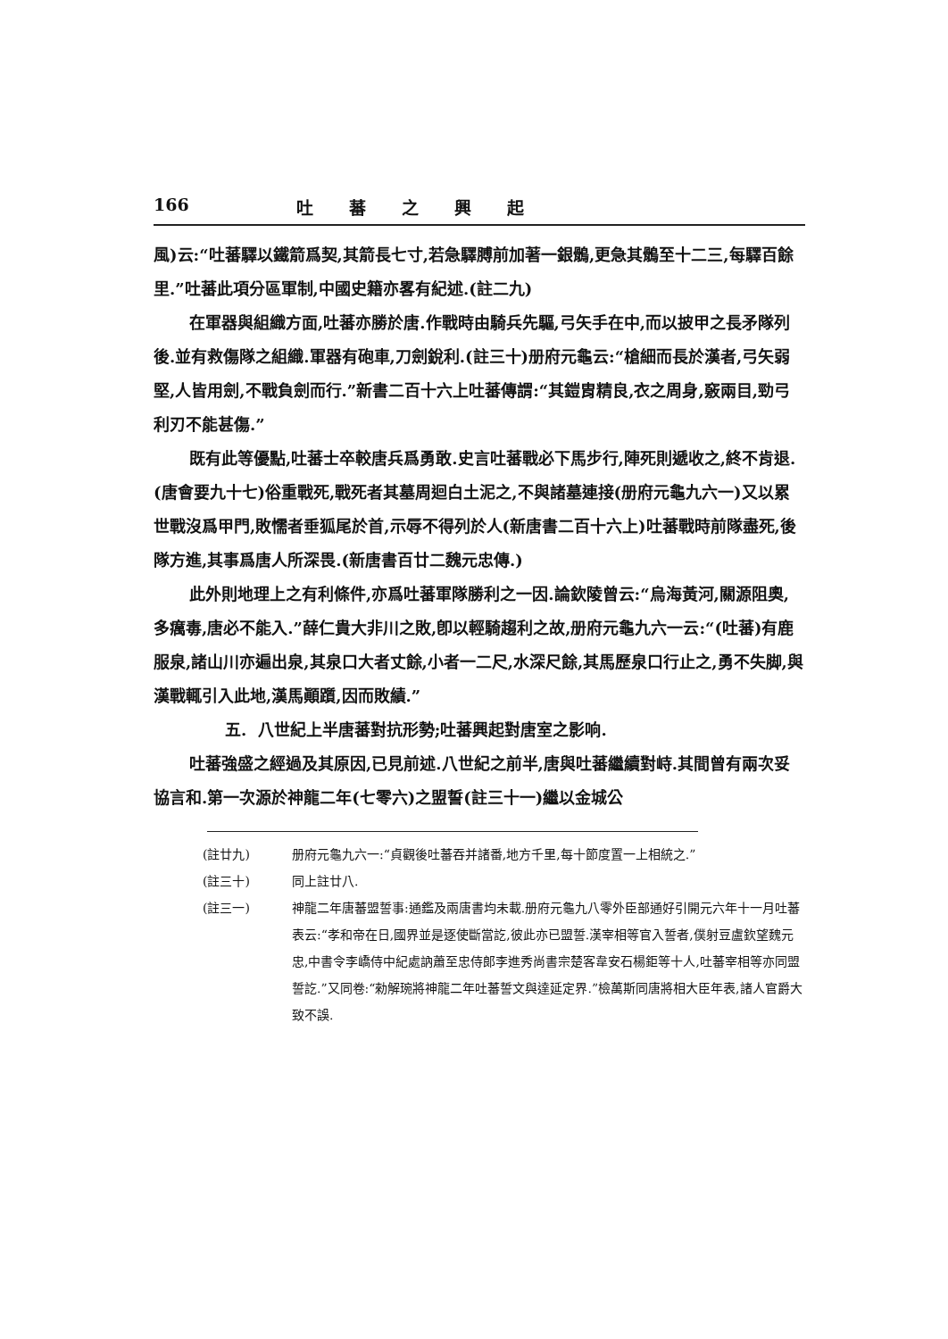166 吐蕃之興起
風)云:“吐蕃驛以鐵箭爲契,其箭長七寸,若急驛膊前加著一銀鶻,更急其鶻至十二三,每驛百餘里.”吐蕃此項分區軍制,中國史籍亦畧有紀述.(註二九)
在軍器與組織方面,吐蕃亦勝於唐.作戰時由騎兵先驅,弓矢手在中,而以披甲之長矛隊列後.並有救傷隊之組織.軍器有砲車,刀劍銳利.(註三十)册府元龜云:“槍細而長於漢者,弓矢弱堅,人皆用劍,不戰負劍而行.”新書二百十六上吐蕃傳謂:“其鎧胄精良,衣之周身,竅兩目,勁弓利刃不能甚傷.”
既有此等優點,吐蕃士卒較唐兵爲勇敢.史言吐蕃戰必下馬步行,陣死則遞收之,終不肯退.(唐會要九十七)俗重戰死,戰死者其墓周迴白土泥之,不與諸墓連接(册府元龜九六一)又以累世戰沒爲甲門,敗懦者垂狐尾於首,示辱不得列於人(新唐書二百十六上)吐蕃戰時前隊盡死,後隊方進,其事爲唐人所深畏.(新唐書百廿二魏元忠傳.)
此外則地理上之有利條件,亦爲吐蕃軍隊勝利之一因.論欽陵曾云:“烏海黃河,關源阻奧,多癘毒,唐必不能入.”薛仁貴大非川之敗,卽以輕騎趨利之故,册府元龜九六一云:“(吐蕃)有鹿服泉,諸山川亦遍出泉,其泉口大者丈餘,小者一二尺,水深尺餘,其馬歷泉口行止之,勇不失脚,與漢戰輒引入此地,漢馬顚躓,因而敗績.”
五. 八世紀上半唐蕃對抗形勢;吐蕃興起對唐室之影响.
吐蕃強盛之經過及其原因,已見前述.八世紀之前半,唐與吐蕃繼續對峙.其間曾有兩次妥協言和.第一次源於神龍二年(七零六)之盟誓(註三十一)繼以金城公
(註廿九) 册府元龜九六一:“貞觀後吐蕃吞并諸番,地方千里,每十節度置一上相統之.”
(註三十) 同上註廿八.
(註三一) 神龍二年唐蕃盟誓事:通鑑及兩唐書均未載.册府元龜九八零外臣部通好引開元六年十一月吐蕃表云:“孝和帝在日,國界並是逐使斷當訖,彼此亦已盟誓.漢宰相等官入誓者,僕射豆盧欽望魏元忠,中書令李嶠侍中紀處訥蕭至忠侍郎李進秀尚書宗楚客韋安石楊鉅等十人,吐蕃宰相等亦同盟誓訖.”又同卷:“勑解琬將神龍二年吐蕃誓文與達延定界.”檢萬斯同唐將相大臣年表,諸人官爵大致不誤.